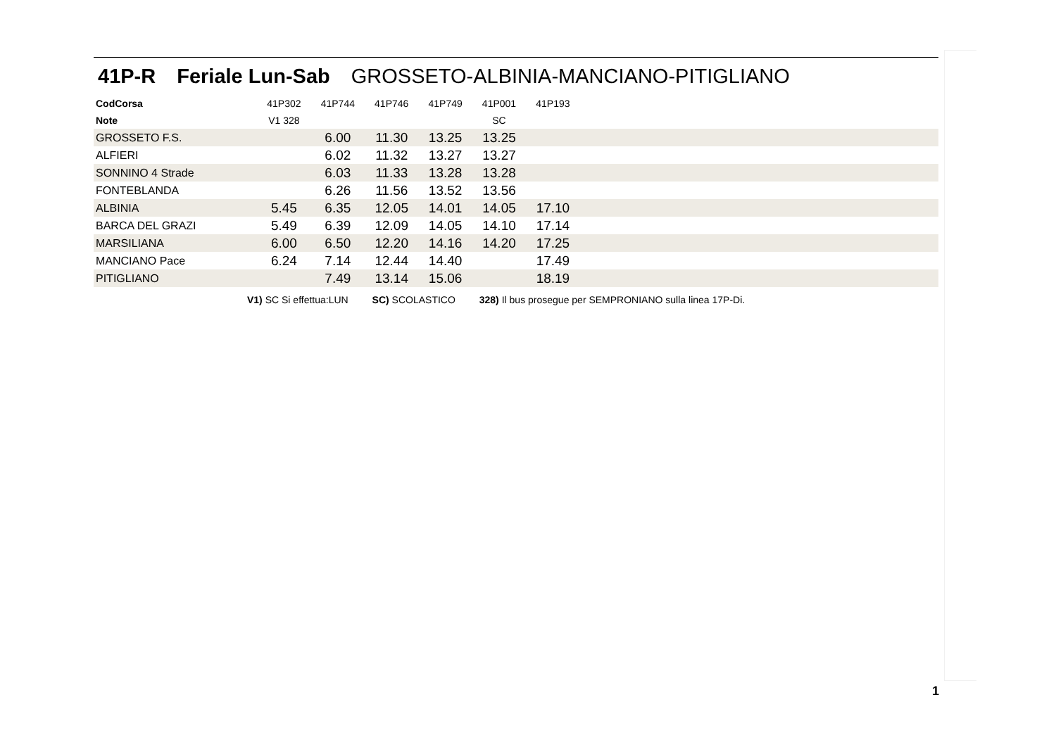41P-R Feriale Lun-Sab GROSSETO-ALBINIA-MANCIANO-PITIGLIANO
| CodCorsa | 41P302 | 41P744 | 41P746 | 41P749 | 41P001 | 41P193 | |
| --- | --- | --- | --- | --- | --- | --- | --- |
| Note | V1 328 | | | | SC | | |
| GROSSETO F.S. | | 6.00 | 11.30 | 13.25 | 13.25 | | |
| ALFIERI | | 6.02 | 11.32 | 13.27 | 13.27 | | |
| SONNINO 4 Strade | | 6.03 | 11.33 | 13.28 | 13.28 | | |
| FONTEBLANDA | | 6.26 | 11.56 | 13.52 | 13.56 | | |
| ALBINIA | 5.45 | 6.35 | 12.05 | 14.01 | 14.05 | 17.10 | |
| BARCA DEL GRAZI | 5.49 | 6.39 | 12.09 | 14.05 | 14.10 | 17.14 | |
| MARSILIANA | 6.00 | 6.50 | 12.20 | 14.16 | 14.20 | 17.25 | |
| MANCIANO Pace | 6.24 | 7.14 | 12.44 | 14.40 | | 17.49 | |
| PITIGLIANO | | 7.49 | 13.14 | 15.06 | | 18.19 | |
V1) SC Si effettua:LUN SC) SCOLASTICO 328) Il bus prosegue per SEMPRONIANO sulla linea 17P-Di.
1